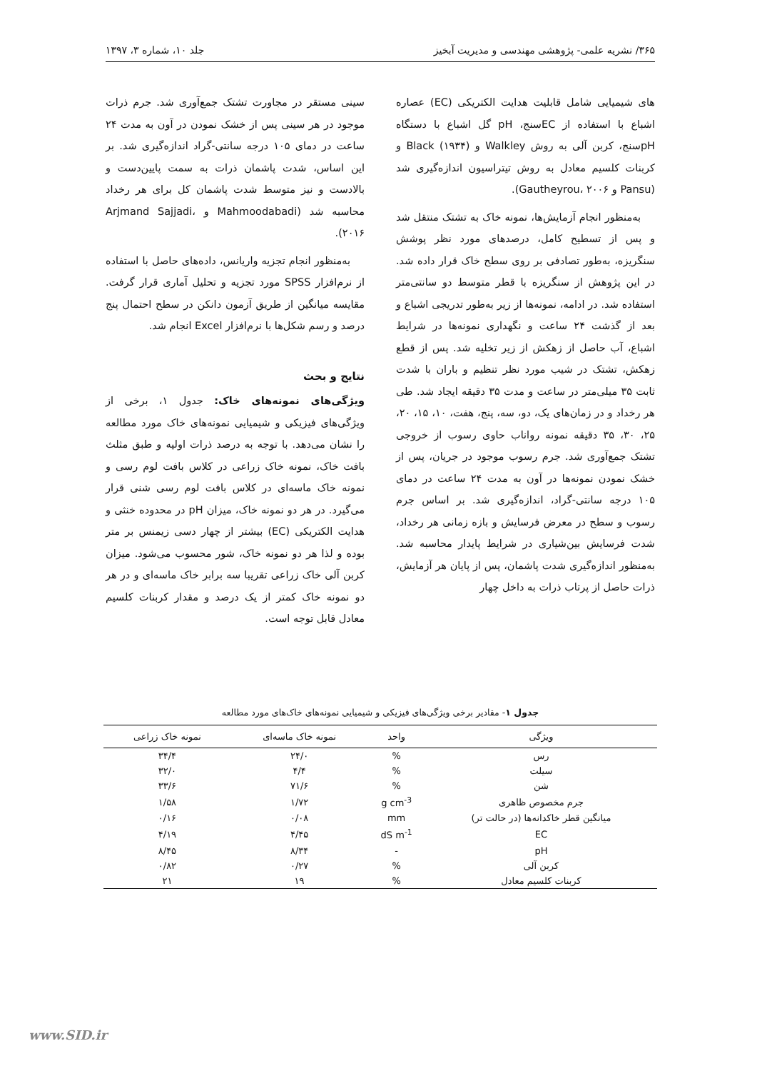۳۶۵/ نشریه علمی- پژوهشی مهندسی و مدیریت آبخیز جلد ۱۰، شماره ۳، ۱۳۹۷
های شیمیایی شامل قابلیت هدایت الکتریکی (EC) عصاره اشباع با استفاده از ECسنج، pH گل اشباع با دستگاه pHسنج، کربن آلی به روش Walkley و Black (۱۹۳۴) و کربنات کلسیم معادل به روش تیتراسیون اندازه‌گیری شد (Pansu و Gautheyrou، ۲۰۰۶).
به‌منظور انجام آزمایش‌ها، نمونه خاک به تشتک منتقل شد و پس از تسطیح کامل، درصدهای مورد نظر پوشش سنگریزه، به‌طور تصادفی بر روی سطح خاک قرار داده شد. در این پژوهش از سنگریزه با قطر متوسط دو سانتی‌متر استفاده شد. در ادامه، نمونه‌ها از زیر به‌طور تدریجی اشباع و بعد از گذشت ۲۴ ساعت و نگهداری نمونه‌ها در شرایط اشباع، آب حاصل از زهکش از زیر تخلیه شد. پس از قطع زهکش، تشتک در شیب مورد نظر تنظیم و باران با شدت ثابت ۳۵ میلی‌متر در ساعت و مدت ۳۵ دقیقه ایجاد شد. طی هر رخداد و در زمان‌های یک، دو، سه، پنج، هفت، ۱۰، ۱۵، ۲۰، ۲۵، ۳۰، ۳۵ دقیقه نمونه رواناب حاوی رسوب از خروجی تشتک جمع‌آوری شد. جرم رسوب موجود در جریان، پس از خشک نمودن نمونه‌ها در آون به مدت ۲۴ ساعت در دمای ۱۰۵ درجه سانتی-گراد، اندازه‌گیری شد. بر اساس جرم رسوب و سطح در معرض فرسایش و بازه زمانی هر رخداد، شدت فرسایش بین‌شیاری در شرایط پایدار محاسبه شد. به‌منظور اندازه‌گیری شدت پاشمان، پس از پایان هر آزمایش، ذرات حاصل از پرتاب ذرات به داخل چهار
سینی مستقر در مجاورت تشتک جمع‌آوری شد. جرم ذرات موجود در هر سینی پس از خشک نمودن در آون به مدت ۲۴ ساعت در دمای ۱۰۵ درجه سانتی-گراد اندازه‌گیری شد. بر این اساس، شدت پاشمان ذرات به سمت پایین‌دست و بالادست و نیز متوسط شدت پاشمان کل برای هر رخداد محاسبه شد (Mahmoodabadi و Arjmand Sajjadi، ۲۰۱۶).
به‌منظور انجام تجزیه واریانس، داده‌های حاصل با استفاده از نرم‌افزار SPSS مورد تجزیه و تحلیل آماری قرار گرفت. مقایسه میانگین از طریق آزمون دانکن در سطح احتمال پنج درصد و رسم شکل‌ها با نرم‌افزار Excel انجام شد.
نتایج و بحث
ویژگی‌های نمونه‌های خاک: جدول ۱، برخی از ویژگی‌های فیزیکی و شیمیایی نمونه‌های خاک مورد مطالعه را نشان می‌دهد. با توجه به درصد ذرات اولیه و طبق مثلث بافت خاک، نمونه خاک زراعی در کلاس بافت لوم رسی و نمونه خاک ماسه‌ای در کلاس بافت لوم رسی شنی قرار می‌گیرد. در هر دو نمونه خاک، میزان pH در محدوده خنثی و هدایت الکتریکی (EC) بیشتر از چهار دسی زیمنس بر متر بوده و لذا هر دو نمونه خاک، شور محسوب می‌شود. میزان کربن آلی خاک زراعی تقریبا سه برابر خاک ماسه‌ای و در هر دو نمونه خاک کمتر از یک درصد و مقدار کربنات کلسیم معادل قابل توجه است.
جدول ۱- مقادیر برخی ویژگی‌های فیزیکی و شیمیایی نمونه‌های خاک‌های مورد مطالعه
| ویژگی | واحد | نمونه خاک ماسه‌ای | نمونه خاک زراعی |
| --- | --- | --- | --- |
| رس | % | ۲۴/۰ | ۳۴/۴ |
| سیلت | % | ۴/۴ | ۳۲/۰ |
| شن | % | ۷۱/۶ | ۳۳/۶ |
| جرم مخصوص ظاهری | g cm<sup>-3</sup> | ۱/۷۲ | ۱/۵۸ |
| میانگین قطر خاکدانه‌ها (در حالت تر) | mm | ۰/۰۸ | ۰/۱۶ |
| EC | dS m<sup>-1</sup> | ۴/۴۵ | ۴/۱۹ |
| pH | - | ۸/۳۴ | ۸/۴۵ |
| کربن آلی | % | ۰/۲۷ | ۰/۸۲ |
| کربنات کلسیم معادل | % | ۱۹ | ۲۱ |
www.SID.ir